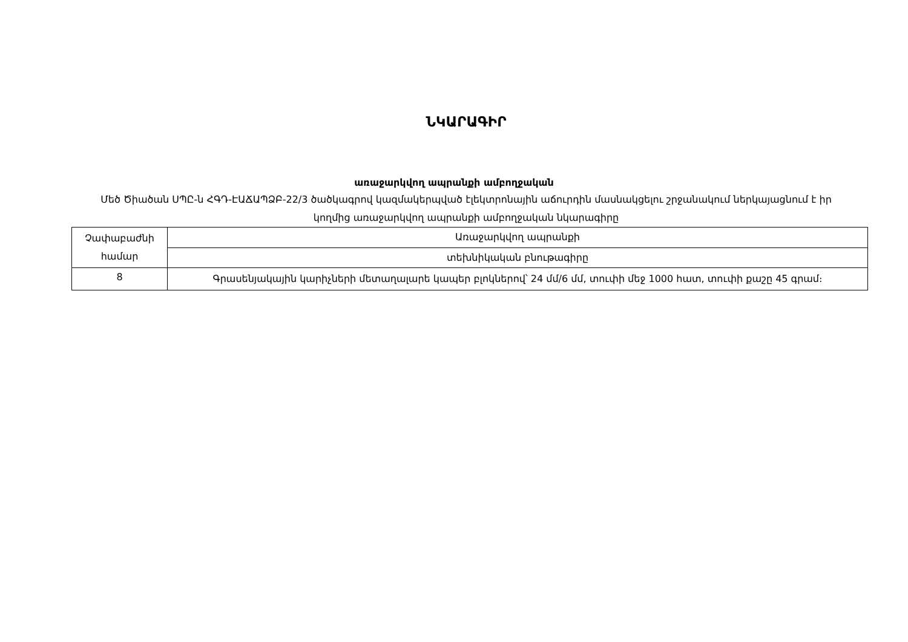ՆԿԱՐԱԳԻՐ
առաջարկվող ապրանքի ամբողջական
Մեծ Ծիածան ՍՊԸ-ն ՀԳԴ-ԷԱՃԱՊՁԲ-22/3 ծածկագրով կազմակերպված էլեկտրոնային աճուրդին մասնակցելու շրջանակում ներկայացնում է իր կողմից առաջարկվող ապրանքի ամբողջական նկարագիրը
| Չափաբաժնի համար | Առաջարկվող ապրանքի |
| | տեխնիկական բնութագիրը |
| 8 | Գրասենյակային կարիչների մետաղալարե կապեր բլոկներով՝ 24 մմ/6 մմ, տուփի մեջ 1000 հատ, տուփի քաշը 45 գրամ։ |